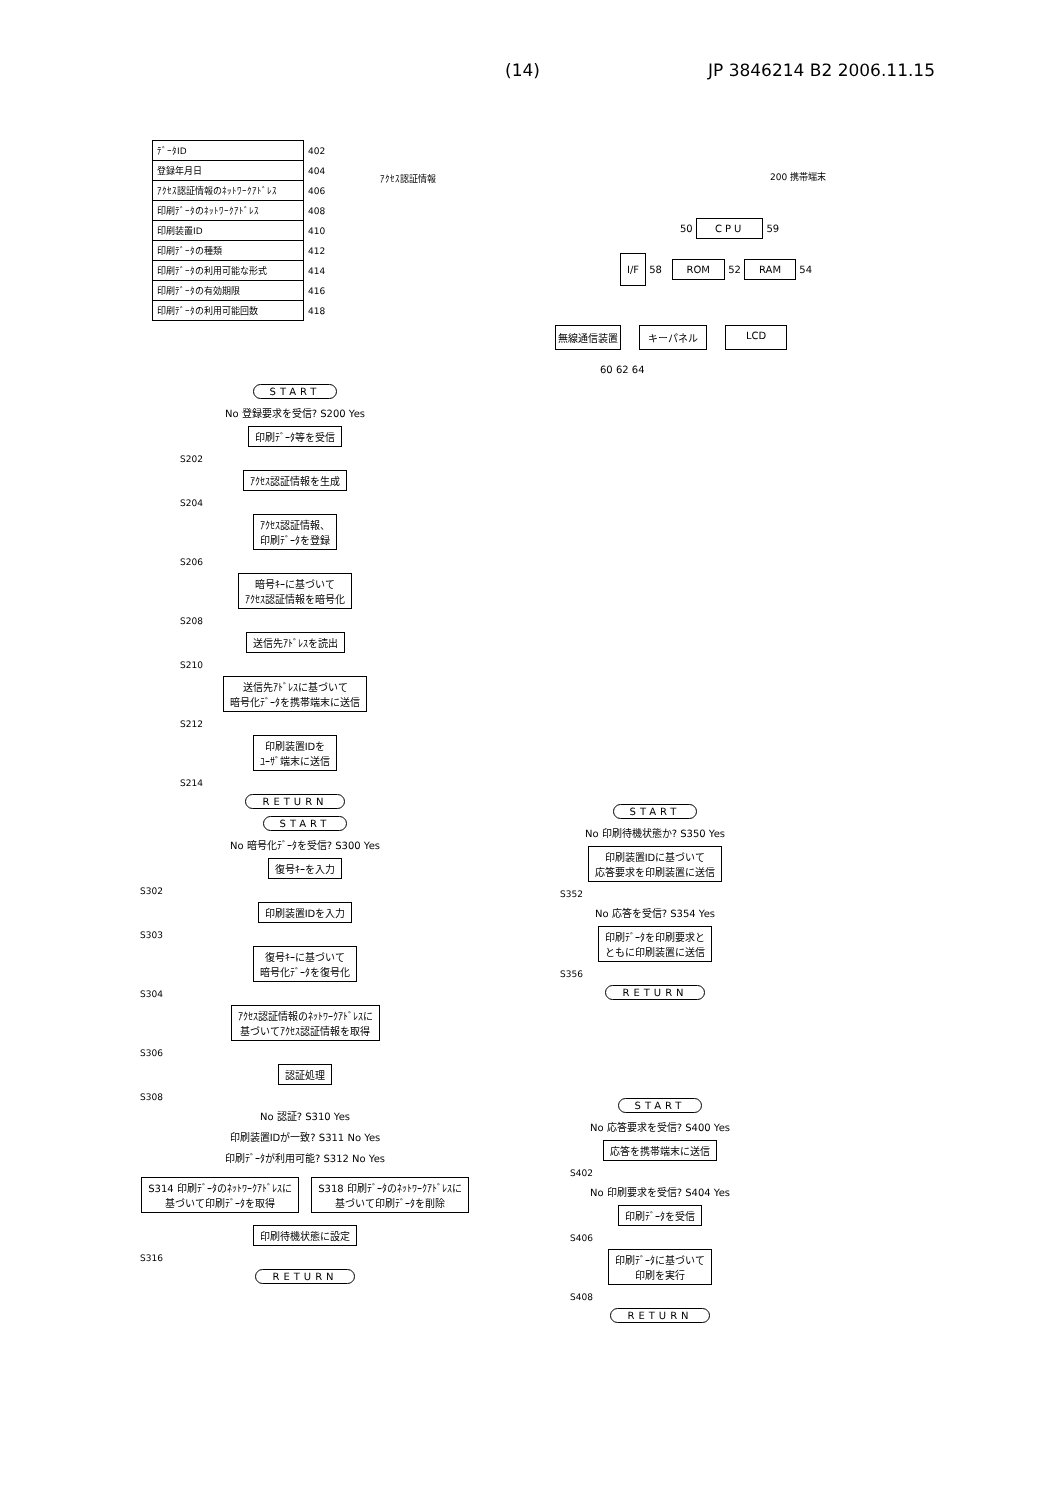(14) JP 3846214 B2 2006.11.15
| ﾃﾞｰﾀID | 402 |
| 登録年月日 | 404 |
| ｱｸｾｽ認証情報のﾈｯﾄﾜｰｸｱﾄﾞﾚｽ | 406 |
| 印刷ﾃﾞｰﾀのﾈｯﾄﾜｰｸｱﾄﾞﾚｽ | 408 |
| 印刷装置ID | 410 |
| 印刷ﾃﾞｰﾀの種類 | 412 |
| 印刷ﾃﾞｰﾀの利用可能な形式 | 414 |
| 印刷ﾃﾞｰﾀの有効期限 | 416 |
| 印刷ﾃﾞｰﾀの利用可能回数 | 418 |
ｱｸｾｽ認証情報
200 携帯端末
50 CPU 59
I/F 58 ROM 52 RAM 54
無線通信装置 キーパネル LCD
60 62 64
START
No 登録要求を受信? S200 Yes
印刷ﾃﾞｰﾀ等を受信
S202
ｱｸｾｽ認証情報を生成
S204
ｱｸｾｽ認証情報、
印刷ﾃﾞｰﾀを登録
S206
暗号ｷｰに基づいて
ｱｸｾｽ認証情報を暗号化
S208
送信先ｱﾄﾞﾚｽを読出
S210
送信先ｱﾄﾞﾚｽに基づいて
暗号化ﾃﾞｰﾀを携帯端末に送信
S212
印刷装置IDを
ﾕｰｻﾞ端末に送信
S214
RETURN
START
No 暗号化ﾃﾞｰﾀを受信? S300 Yes
復号ｷｰを入力
S302
印刷装置IDを入力
S303
復号ｷｰに基づいて
暗号化ﾃﾞｰﾀを復号化
S304
ｱｸｾｽ認証情報のﾈｯﾄﾜｰｸｱﾄﾞﾚｽに
基づいてｱｸｾｽ認証情報を取得
S306
認証処理
S308
No 認証? S310 Yes
印刷装置IDが一致? S311 No Yes
印刷ﾃﾞｰﾀが利用可能? S312 No Yes
S314 印刷ﾃﾞｰﾀのﾈｯﾄﾜｰｸｱﾄﾞﾚｽに
基づいて印刷ﾃﾞｰﾀを取得
S318 印刷ﾃﾞｰﾀのﾈｯﾄﾜｰｸｱﾄﾞﾚｽに
基づいて印刷ﾃﾞｰﾀを削除
印刷待機状態に設定
S316
RETURN
START
No 印刷待機状態か? S350 Yes
印刷装置IDに基づいて
応答要求を印刷装置に送信
S352
No 応答を受信? S354 Yes
印刷ﾃﾞｰﾀを印刷要求と
ともに印刷装置に送信
S356
RETURN
START
No 応答要求を受信? S400 Yes
応答を携帯端末に送信
S402
No 印刷要求を受信? S404 Yes
印刷ﾃﾞｰﾀを受信
S406
印刷ﾃﾞｰﾀに基づいて
印刷を実行
S408
RETURN